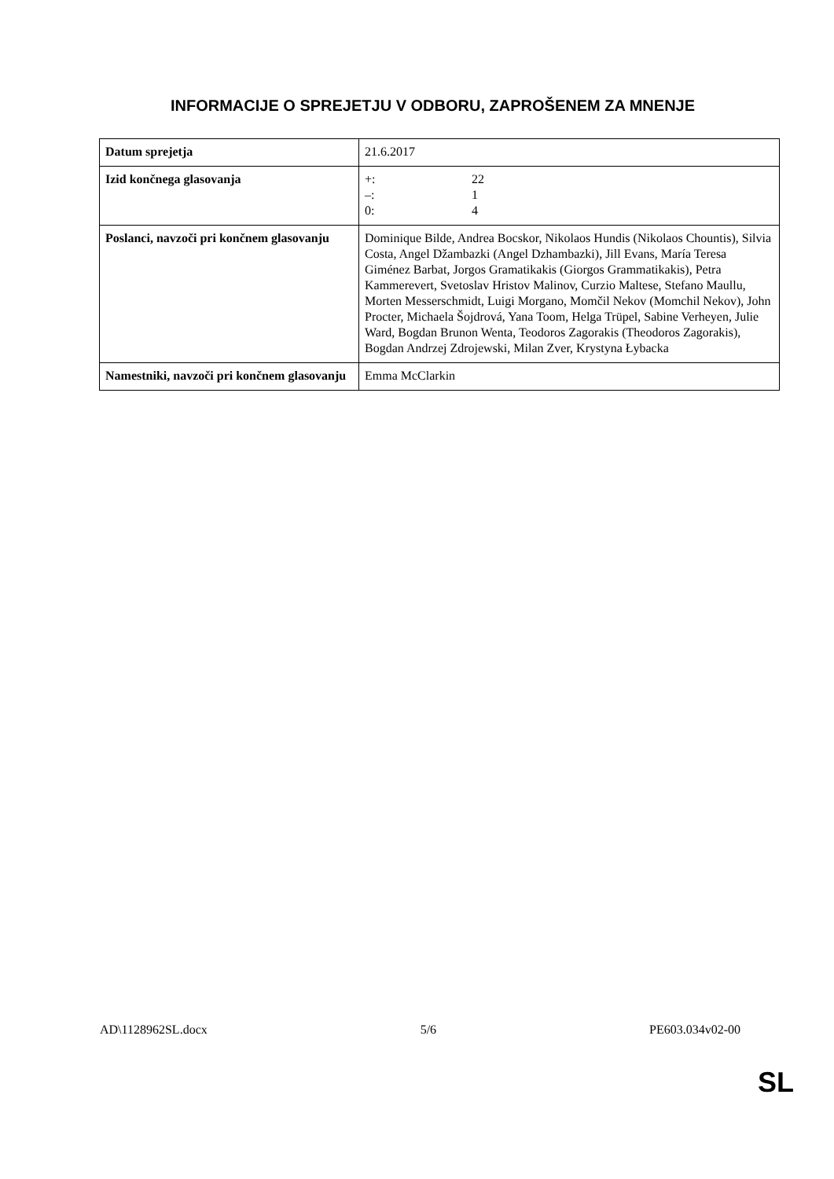INFORMACIJE O SPREJETJU V ODBORU, ZAPROŠENEM ZA MNENJE
| Datum sprejetja | 21.6.2017 |
| Izid končnega glasovanja | +: 22 –: 1 0: 4 |
| Poslanci, navzoči pri končnem glasovanju | Dominique Bilde, Andrea Bocskor, Nikolaos Hundis (Nikolaos Chountis), Silvia Costa, Angel Džambazki (Angel Dzhambazki), Jill Evans, María Teresa Giménez Barbat, Jorgos Gramatikakis (Giorgos Grammatikakis), Petra Kammerevert, Svetoslav Hristov Malinov, Curzio Maltese, Stefano Maullu, Morten Messerschmidt, Luigi Morgano, Momčil Nekov (Momchil Nekov), John Procter, Michaela Šojdrová, Yana Toom, Helga Trüpel, Sabine Verheyen, Julie Ward, Bogdan Brunon Wenta, Teodoros Zagorakis (Theodoros Zagorakis), Bogdan Andrzej Zdrojewski, Milan Zver, Krystyna Łybacka |
| Namestniki, navzoči pri končnem glasovanju | Emma McClarkin |
AD\1128962SL.docx 5/6 PE603.034v02-00
SL